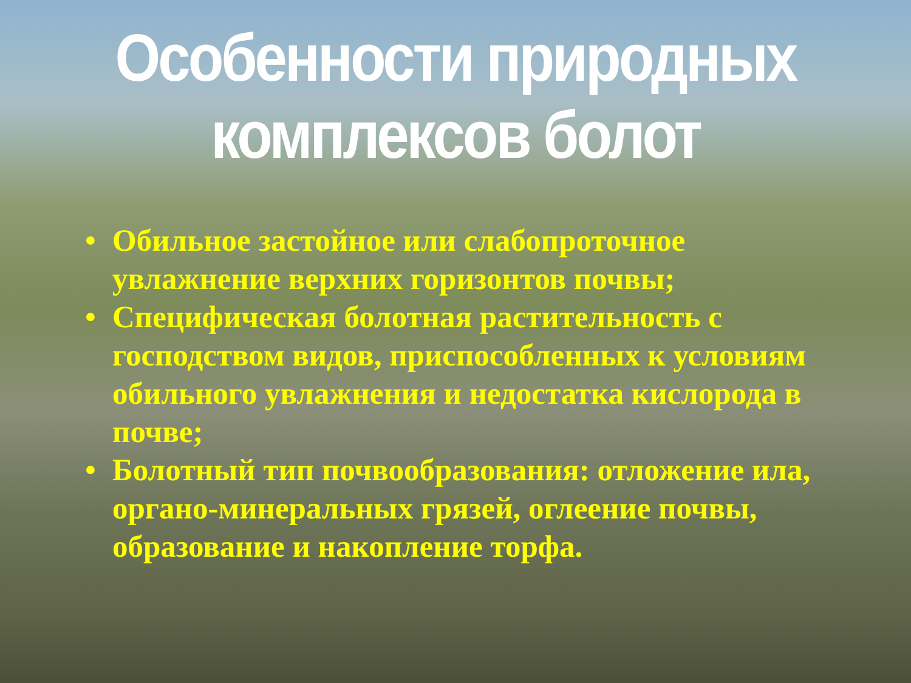Особенности природных
комплексов болот
• Обильное застойное или слабопроточное увлажнение верхних горизонтов почвы;
• Специфическая болотная растительность с господством видов, приспособленных к условиям обильного увлажнения и недостатка кислорода в почве;
• Болотный тип почвообразования: отложение ила, органо-минеральных грязей, оглеение почвы, образование и накопление торфа.